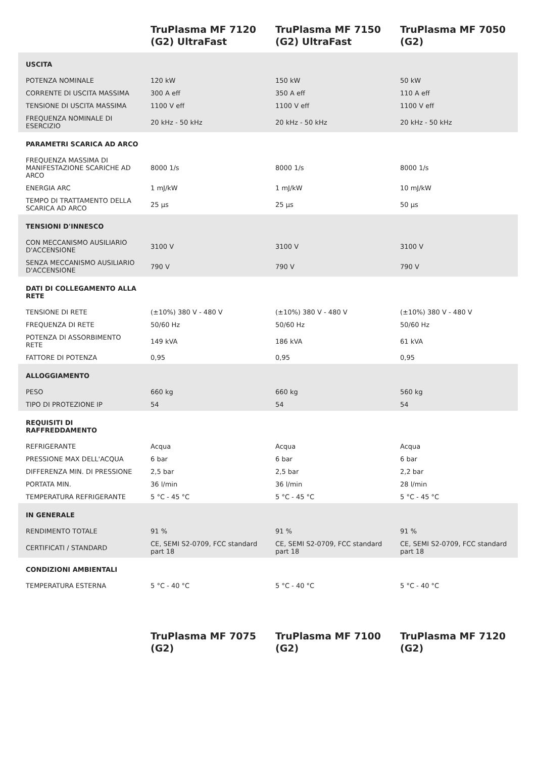| | TruPlasma MF 7120 (G2) UltraFast | TruPlasma MF 7150 (G2) UltraFast | TruPlasma MF 7050 (G2) |
| --- | --- | --- | --- |
| USCITA | | | |
| POTENZA NOMINALE | 120 kW | 150 kW | 50 kW |
| CORRENTE DI USCITA MASSIMA | 300 A eff | 350 A eff | 110 A eff |
| TENSIONE DI USCITA MASSIMA | 1100 V eff | 1100 V eff | 1100 V eff |
| FREQUENZA NOMINALE DI ESERCIZIO | 20 kHz - 50 kHz | 20 kHz - 50 kHz | 20 kHz - 50 kHz |
| PARAMETRI SCARICA AD ARCO | | | |
| FREQUENZA MASSIMA DI MANIFESTAZIONE SCARICHE AD ARCO | 8000 1/s | 8000 1/s | 8000 1/s |
| ENERGIA ARC | 1 mJ/kW | 1 mJ/kW | 10 mJ/kW |
| TEMPO DI TRATTAMENTO DELLA SCARICA AD ARCO | 25 µs | 25 µs | 50 µs |
| TENSIONI D'INNESCO | | | |
| CON MECCANISMO AUSILIARIO D'ACCENSIONE | 3100 V | 3100 V | 3100 V |
| SENZA MECCANISMO AUSILIARIO D'ACCENSIONE | 790 V | 790 V | 790 V |
| DATI DI COLLEGAMENTO ALLA RETE | | | |
| TENSIONE DI RETE | (±10%) 380 V - 480 V | (±10%) 380 V - 480 V | (±10%) 380 V - 480 V |
| FREQUENZA DI RETE | 50/60 Hz | 50/60 Hz | 50/60 Hz |
| POTENZA DI ASSORBIMENTO RETE | 149 kVA | 186 kVA | 61 kVA |
| FATTORE DI POTENZA | 0,95 | 0,95 | 0,95 |
| ALLOGGIAMENTO | | | |
| PESO | 660 kg | 660 kg | 560 kg |
| TIPO DI PROTEZIONE IP | 54 | 54 | 54 |
| REQUISITI DI RAFFREDDAMENTO | | | |
| REFRIGERANTE | Acqua | Acqua | Acqua |
| PRESSIONE MAX DELL'ACQUA | 6 bar | 6 bar | 6 bar |
| DIFFERENZA MIN. DI PRESSIONE | 2,5 bar | 2,5 bar | 2,2 bar |
| PORTATA MIN. | 36 l/min | 36 l/min | 28 l/min |
| TEMPERATURA REFRIGERANTE | 5 °C - 45 °C | 5 °C - 45 °C | 5 °C - 45 °C |
| IN GENERALE | | | |
| RENDIMENTO TOTALE | 91 % | 91 % | 91 % |
| CERTIFICATI / STANDARD | CE, SEMI S2-0709, FCC standard part 18 | CE, SEMI S2-0709, FCC standard part 18 | CE, SEMI S2-0709, FCC standard part 18 |
| CONDIZIONI AMBIENTALI | | | |
| TEMPERATURA ESTERNA | 5 °C - 40 °C | 5 °C - 40 °C | 5 °C - 40 °C |
| | TruPlasma MF 7075 (G2) | TruPlasma MF 7100 (G2) | TruPlasma MF 7120 (G2) |